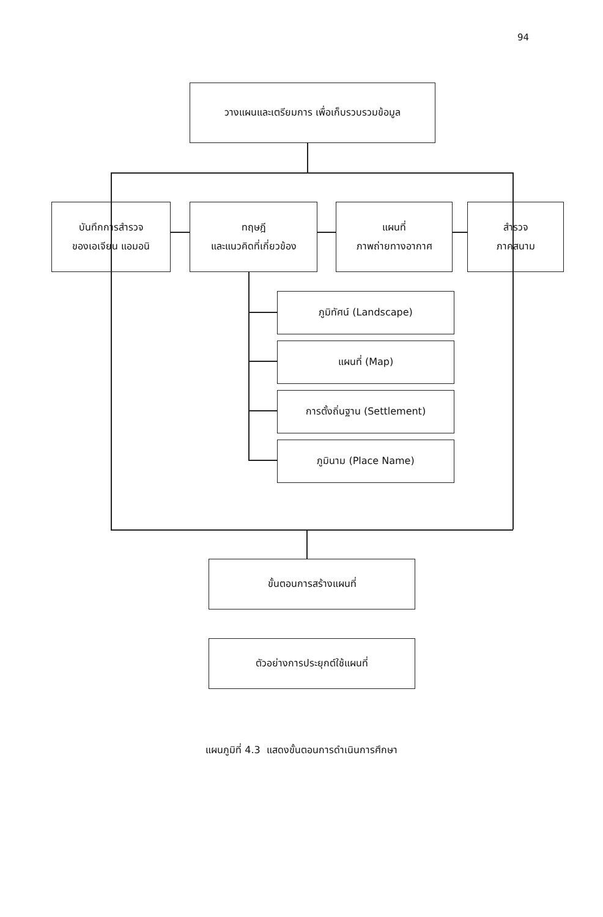94
วางแผนและเตรียมการ เพื่อเก็บรวบรวมข้อมูล
บันทึกการสำรวจ
ของเอเจียน แอมอนิ
ทฤษฎี
และแนวคิดที่เกี่ยวข้อง
แผนที่
ภาพถ่ายทางอากาศ
สำรวจ
ภาคสนาม
ภูมิทัศน์ (Landscape)
แผนที่ (Map)
การตั้งถิ่นฐาน (Settlement)
ภูมินาม (Place Name)
ขั้นตอนการสร้างแผนที่
ตัวอย่างการประยุกต์ใช้แผนที่
แผนภูมิที่ 4.3 แสดงขั้นตอนการดำเนินการศึกษา